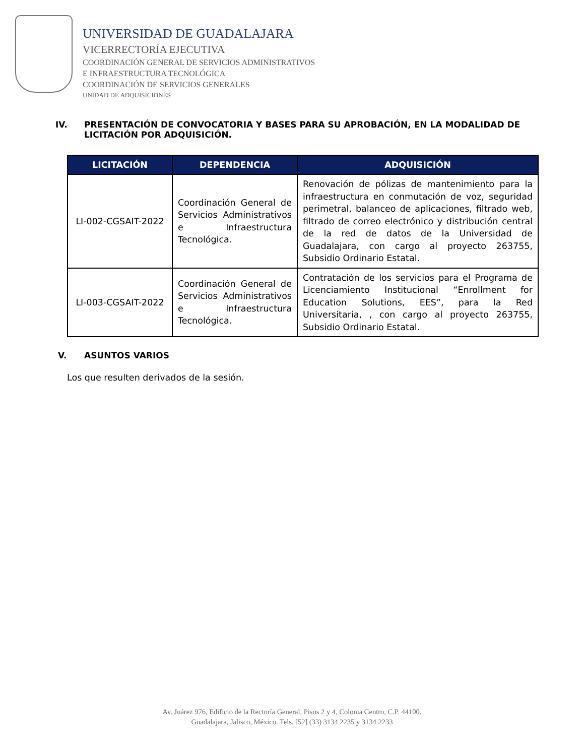UNIVERSIDAD DE GUADALAJARA
VICERRECTORÍA EJECUTIVA
COORDINACIÓN GENERAL DE SERVICIOS ADMINISTRATIVOS
E INFRAESTRUCTURA TECNOLÓGICA
COORDINACIÓN DE SERVICIOS GENERALES
UNIDAD DE ADQUISICIONES
IV. PRESENTACIÓN DE CONVOCATORIA Y BASES PARA SU APROBACIÓN, EN LA MODALIDAD DE LICITACIÓN POR ADQUISICIÓN.
| LICITACIÓN | DEPENDENCIA | ADQUISICIÓN |
| --- | --- | --- |
| LI-002-CGSAIT-2022 | Coordinación General de Servicios Administrativos e Infraestructura Tecnológica. | Renovación de pólizas de mantenimiento para la infraestructura en conmutación de voz, seguridad perimetral, balanceo de aplicaciones, filtrado web, filtrado de correo electrónico y distribución central de la red de datos de la Universidad de Guadalajara, con cargo al proyecto 263755, Subsidio Ordinario Estatal. |
| LI-003-CGSAIT-2022 | Coordinación General de Servicios Administrativos e Infraestructura Tecnológica. | Contratación de los servicios para el Programa de Licenciamiento Institucional “Enrollment for Education Solutions, EES”, para la Red Universitaria, , con cargo al proyecto 263755, Subsidio Ordinario Estatal. |
V. ASUNTOS VARIOS
Los que resulten derivados de la sesión.
Av. Juárez 976, Edificio de la Rectoría General, Pisos 2 y 4, Colonia Centro, C.P. 44100.
Guadalajara, Jalisco, México. Tels. [52] (33) 3134 2235 y 3134 2233